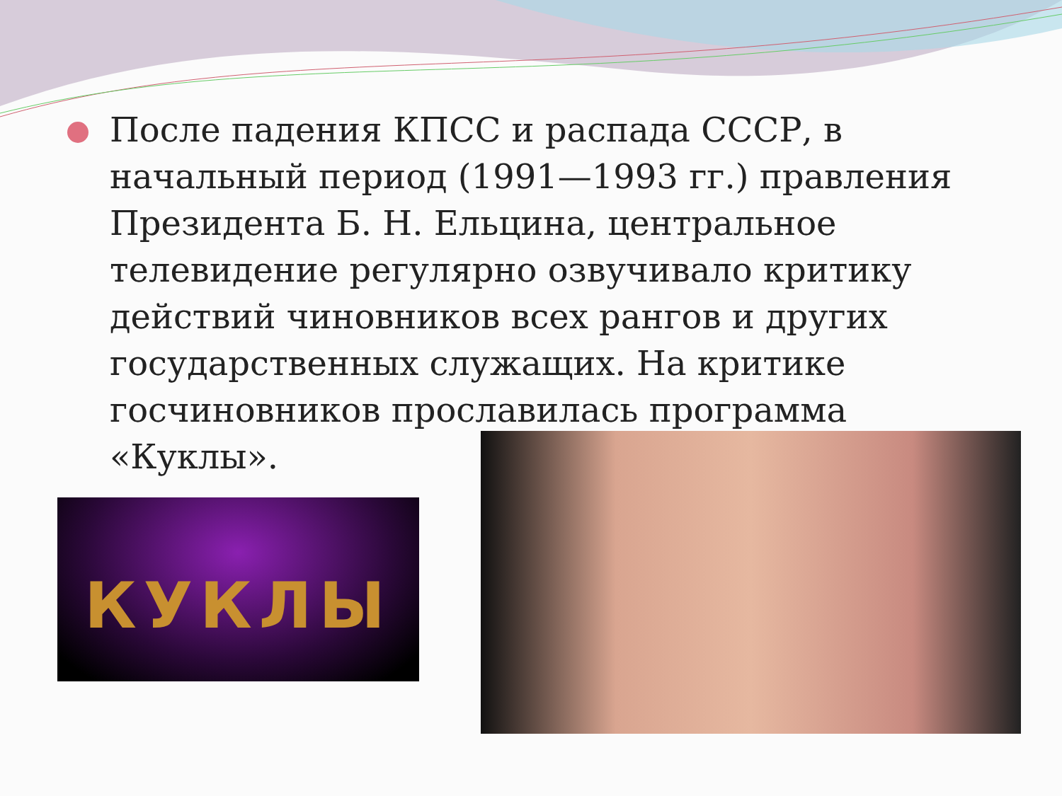После падения КПСС и распада СССР, в начальный период (1991—1993 гг.) правления Президента Б. Н. Ельцина, центральное телевидение регулярно озвучивало критику действий чиновников всех рангов и других государственных служащих. На критике госчиновников прославилась программа «Куклы».
КУКЛЫ